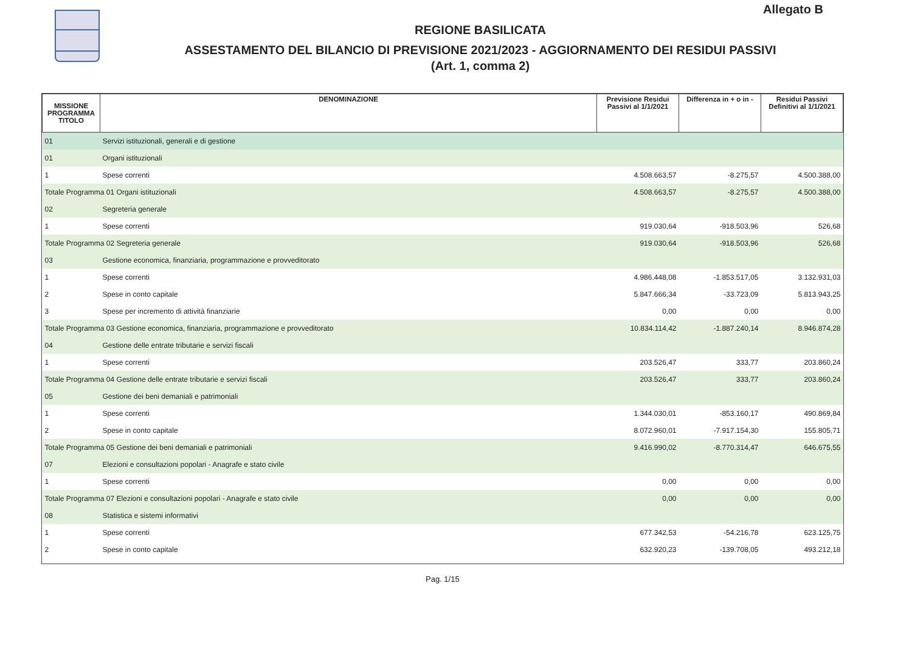Allegato B
REGIONE BASILICATA
ASSESTAMENTO DEL BILANCIO DI PREVISIONE 2021/2023 - AGGIORNAMENTO DEI RESIDUI PASSIVI
(Art. 1, comma 2)
| MISSIONE PROGRAMMA TITOLO | DENOMINAZIONE | Previsione Residui Passivi al 1/1/2021 | Differenza in + o in - | Residui Passivi Definitivi al 1/1/2021 |
| --- | --- | --- | --- | --- |
| 01 | Servizi istituzionali, generali e di gestione | | | |
| 01 | Organi istituzionali | | | |
| 1 | Spese correnti | 4.508.663,57 | -8.275,57 | 4.500.388,00 |
| Totale Programma 01 Organi istituzionali | | 4.508.663,57 | -8.275,57 | 4.500.388,00 |
| 02 | Segreteria generale | | | |
| 1 | Spese correnti | 919.030,64 | -918.503,96 | 526,68 |
| Totale Programma 02 Segreteria generale | | 919.030,64 | -918.503,96 | 526,68 |
| 03 | Gestione economica, finanziaria, programmazione e provveditorato | | | |
| 1 | Spese correnti | 4.986.448,08 | -1.853.517,05 | 3.132.931,03 |
| 2 | Spese in conto capitale | 5.847.666,34 | -33.723,09 | 5.813.943,25 |
| 3 | Spese per incremento di attività finanziarie | 0,00 | 0,00 | 0,00 |
| Totale Programma 03 Gestione economica, finanziaria, programmazione e provveditorato | | 10.834.114,42 | -1.887.240,14 | 8.946.874,28 |
| 04 | Gestione delle entrate tributarie e servizi fiscali | | | |
| 1 | Spese correnti | 203.526,47 | 333,77 | 203.860,24 |
| Totale Programma 04 Gestione delle entrate tributarie e servizi fiscali | | 203.526,47 | 333,77 | 203.860,24 |
| 05 | Gestione dei beni demaniali e patrimoniali | | | |
| 1 | Spese correnti | 1.344.030,01 | -853.160,17 | 490.869,84 |
| 2 | Spese in conto capitale | 8.072.960,01 | -7.917.154,30 | 155.805,71 |
| Totale Programma 05 Gestione dei beni demaniali e patrimoniali | | 9.416.990,02 | -8.770.314,47 | 646.675,55 |
| 07 | Elezioni e consultazioni popolari - Anagrafe e stato civile | | | |
| 1 | Spese correnti | 0,00 | 0,00 | 0,00 |
| Totale Programma 07 Elezioni e consultazioni popolari - Anagrafe e stato civile | | 0,00 | 0,00 | 0,00 |
| 08 | Statistica e sistemi informativi | | | |
| 1 | Spese correnti | 677.342,53 | -54.216,78 | 623.125,75 |
| 2 | Spese in conto capitale | 632.920,23 | -139.708,05 | 493.212,18 |
Pag. 1/15